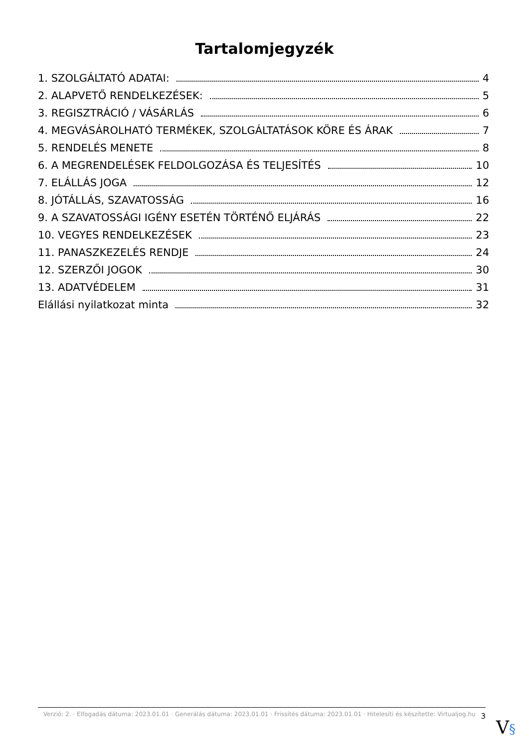Tartalomjegyzék
1. SZOLGÁLTATÓ ADATAI: 4
2. ALAPVETŐ RENDELKEZÉSEK: 5
3. REGISZTRÁCIÓ / VÁSÁRLÁS 6
4. MEGVÁSÁROLHATÓ TERMÉKEK, SZOLGÁLTATÁSOK KÖRE ÉS ÁRAK 7
5. RENDELÉS MENETE 8
6. A MEGRENDELÉSEK FELDOLGOZÁSA ÉS TELJESÍTÉS 10
7. ELÁLLÁS JOGA 12
8. JÓTÁLLÁS, SZAVATOSSÁG 16
9. A SZAVATOSSÁGI IGÉNY ESETÉN TÖRTÉNŐ ELJÁRÁS 22
10. VEGYES RENDELKEZÉSEK 23
11. PANASZKEZELÉS RENDJE 24
12. SZERZŐI JOGOK 30
13. ADATVÉDELEM 31
Elállási nyilatkozat minta 32
Verzió: 2. · Elfogadás dátuma: 2023.01.01 · Generálás dátuma: 2023.01.01 · Frissítés dátuma: 2023.01.01 · Hitelesíti és készítette: Virtualjog.hu
3
V§